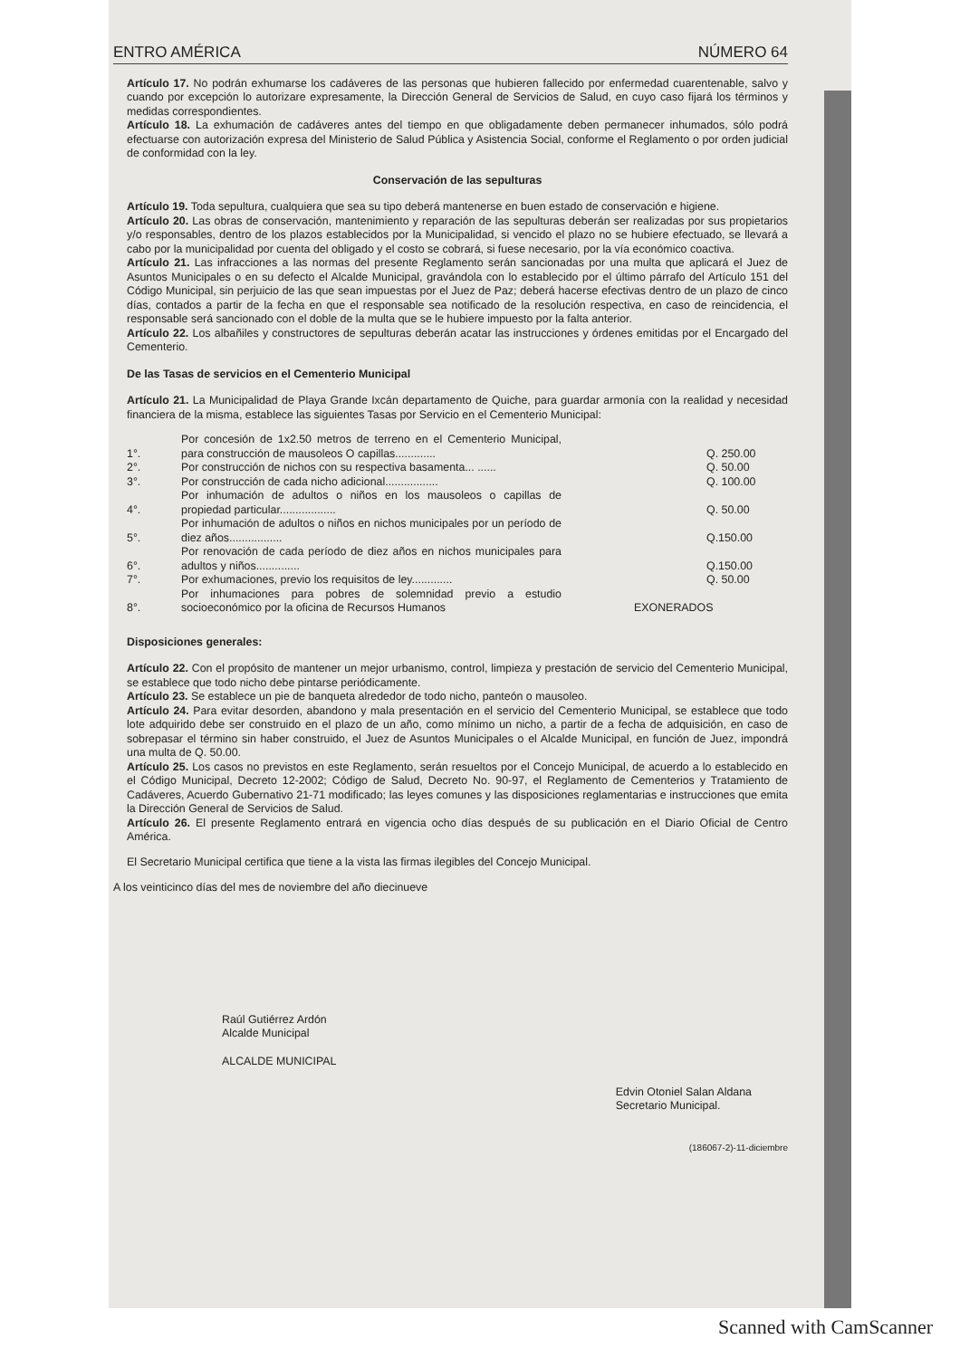ENTRO AMÉRICA NÚMERO 64
Artículo 17. No podrán exhumarse los cadáveres de las personas que hubieren fallecido por enfermedad cuarentenable, salvo y cuando por excepción lo autorizare expresamente, la Dirección General de Servicios de Salud, en cuyo caso fijará los términos y medidas correspondientes.
Artículo 18. La exhumación de cadáveres antes del tiempo en que obligadamente deben permanecer inhumados, sólo podrá efectuarse con autorización expresa del Ministerio de Salud Pública y Asistencia Social, conforme el Reglamento o por orden judicial de conformidad con la ley.
Conservación de las sepulturas
Artículo 19. Toda sepultura, cualquiera que sea su tipo deberá mantenerse en buen estado de conservación e higiene.
Artículo 20. Las obras de conservación, mantenimiento y reparación de las sepulturas deberán ser realizadas por sus propietarios y/o responsables, dentro de los plazos establecidos por la Municipalidad, si vencido el plazo no se hubiere efectuado, se llevará a cabo por la municipalidad por cuenta del obligado y el costo se cobrará, si fuese necesario, por la vía económico coactiva.
Artículo 21. Las infracciones a las normas del presente Reglamento serán sancionadas por una multa que aplicará el Juez de Asuntos Municipales o en su defecto el Alcalde Municipal, gravándola con lo establecido por el último párrafo del Artículo 151 del Código Municipal, sin perjuicio de las que sean impuestas por el Juez de Paz; deberá hacerse efectivas dentro de un plazo de cinco días, contados a partir de la fecha en que el responsable sea notificado de la resolución respectiva, en caso de reincidencia, el responsable será sancionado con el doble de la multa que se le hubiere impuesto por la falta anterior.
Artículo 22. Los albañiles y constructores de sepulturas deberán acatar las instrucciones y órdenes emitidas por el Encargado del Cementerio.
De las Tasas de servicios en el Cementerio Municipal
Artículo 21. La Municipalidad de Playa Grande Ixcán departamento de Quiche, para guardar armonía con la realidad y necesidad financiera de la misma, establece las siguientes Tasas por Servicio en el Cementerio Municipal:
| 1°. | Por concesión de 1x2.50 metros de terreno en el Cementerio Municipal, para construcción de mausoleos O capillas............. | Q. 250.00 |
| 2°. | Por construcción de nichos con su respectiva basamenta... ...... | Q. 50.00 |
| 3°. | Por construcción de cada nicho adicional................. | Q. 100.00 |
| 4°. | Por inhumación de adultos o niños en los mausoleos o capillas de propiedad particular.................. | Q. 50.00 |
| 5°. | Por inhumación de adultos o niños en nichos municipales por un período de diez años................. | Q.150.00 |
| 6°. | Por renovación de cada período de diez años en nichos municipales para adultos y niños.............. | Q.150.00 |
| 7°. | Por exhumaciones, previo los requisitos de ley............. | Q. 50.00 |
| 8°. | Por inhumaciones para pobres de solemnidad previo a estudio socioeconómico por la oficina de Recursos Humanos | EXONERADOS |
Disposiciones generales:
Artículo 22. Con el propósito de mantener un mejor urbanismo, control, limpieza y prestación de servicio del Cementerio Municipal, se establece que todo nicho debe pintarse periódicamente.
Artículo 23. Se establece un pie de banqueta alrededor de todo nicho, panteón o mausoleo.
Artículo 24. Para evitar desorden, abandono y mala presentación en el servicio del Cementerio Municipal, se establece que todo lote adquirido debe ser construido en el plazo de un año, como mínimo un nicho, a partir de a fecha de adquisición, en caso de sobrepasar el término sin haber construido, el Juez de Asuntos Municipales o el Alcalde Municipal, en función de Juez, impondrá una multa de Q. 50.00.
Artículo 25. Los casos no previstos en este Reglamento, serán resueltos por el Concejo Municipal, de acuerdo a lo establecido en el Código Municipal, Decreto 12-2002; Código de Salud, Decreto No. 90-97, el Reglamento de Cementerios y Tratamiento de Cadáveres, Acuerdo Gubernativo 21-71 modificado; las leyes comunes y las disposiciones reglamentarias e instrucciones que emita la Dirección General de Servicios de Salud.
Artículo 26. El presente Reglamento entrará en vigencia ocho días después de su publicación en el Diario Oficial de Centro América.
El Secretario Municipal certifica que tiene a la vista las firmas ilegibles del Concejo Municipal.
A los veinticinco días del mes de noviembre del año diecinueve
Raúl Gutiérrez Ardón
Alcalde Municipal
ALCALDE MUNICIPAL
Edvin Otoniel Salan Aldana
Secretario Municipal.
(186067-2)-11-diciembre
Scanned with CamScanner